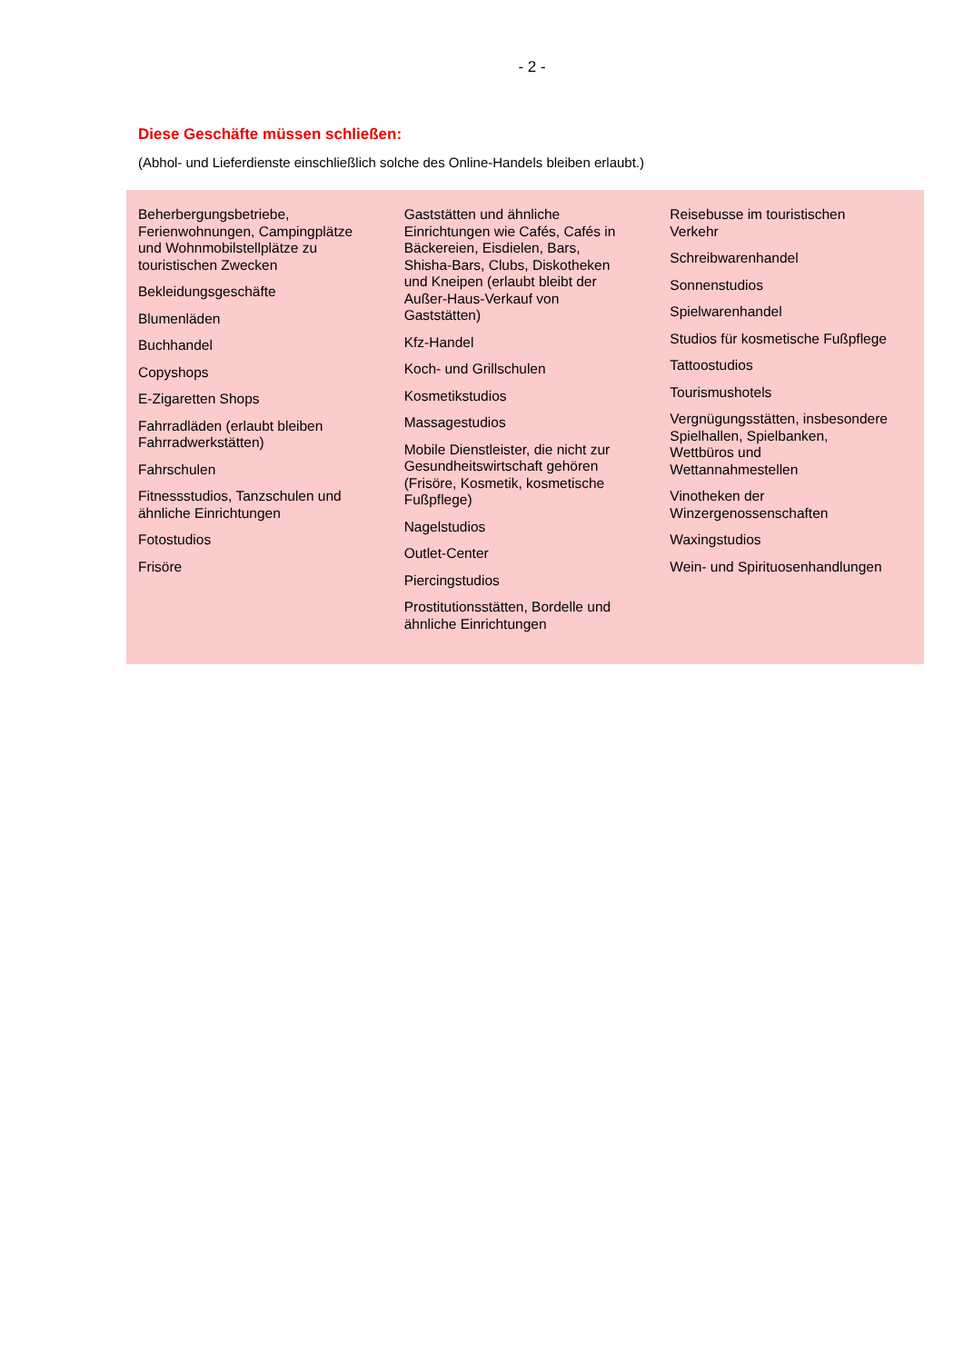- 2 -
Diese Geschäfte müssen schließen:
(Abhol- und Lieferdienste einschließlich solche des Online-Handels bleiben erlaubt.)
Beherbergungsbetriebe, Ferienwohnungen, Campingplätze und Wohnmobilstellplätze zu touristischen Zwecken
Bekleidungsgeschäfte
Blumenläden
Buchhandel
Copyshops
E-Zigaretten Shops
Fahrradläden (erlaubt bleiben Fahrradwerkstätten)
Fahrschulen
Fitnessstudios, Tanzschulen und ähnliche Einrichtungen
Fotostudios
Frisöre
Gaststätten und ähnliche Einrichtungen wie Cafés, Cafés in Bäckereien, Eisdielen, Bars, Shisha-Bars, Clubs, Diskotheken und Kneipen (erlaubt bleibt der Außer-Haus-Verkauf von Gaststätten)
Kfz-Handel
Koch- und Grillschulen
Kosmetikstudios
Massagestudios
Mobile Dienstleister, die nicht zur Gesundheitswirtschaft gehören (Frisöre, Kosmetik, kosmetische Fußpflege)
Nagelstudios
Outlet-Center
Piercingstudios
Prostitutionsstätten, Bordelle und ähnliche Einrichtungen
Reisebusse im touristischen Verkehr
Schreibwarenhandel
Sonnenstudios
Spielwarenhandel
Studios für kosmetische Fußpflege
Tattoostudios
Tourismushotels
Vergnügungsstätten, insbesondere Spielhallen, Spielbanken, Wettbüros und Wettannahmestellen
Vinotheken der Winzergenossenschaften
Waxingstudios
Wein- und Spirituosenhandlungen